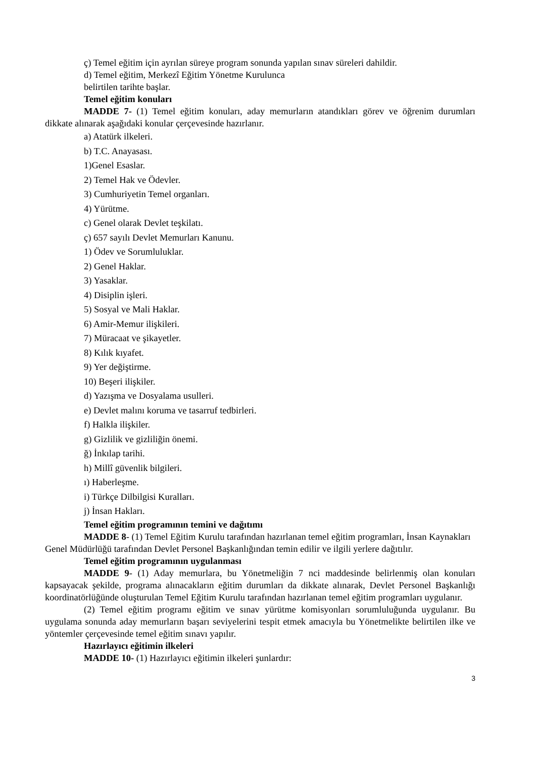ç) Temel eğitim için ayrılan süreye program sonunda yapılan sınav süreleri dahildir.
d) Temel eğitim, Merkezî Eğitim Yönetme Kurulunca
belirtilen tarihte başlar.
Temel eğitim konuları
MADDE 7- (1) Temel eğitim konuları, aday memurların atandıkları görev ve öğrenim durumları dikkate alınarak aşağıdaki konular çerçevesinde hazırlanır.
a) Atatürk ilkeleri.
b) T.C. Anayasası.
1)Genel Esaslar.
2) Temel Hak ve Ödevler.
3) Cumhuriyetin Temel organları.
4) Yürütme.
c) Genel olarak Devlet teşkilatı.
ç) 657 sayılı Devlet Memurları Kanunu.
1) Ödev ve Sorumluluklar.
2) Genel Haklar.
3) Yasaklar.
4) Disiplin işleri.
5) Sosyal ve Mali Haklar.
6) Amir-Memur ilişkileri.
7) Müracaat ve şikayetler.
8) Kılık kıyafet.
9) Yer değiştirme.
10) Beşeri ilişkiler.
d) Yazışma ve Dosyalama usulleri.
e) Devlet malını koruma ve tasarruf tedbirleri.
f) Halkla ilişkiler.
g) Gizlilik ve gizliliğin önemi.
ğ) İnkılap tarihi.
h) Millî güvenlik bilgileri.
ı) Haberleşme.
i) Türkçe Dilbilgisi Kuralları.
j) İnsan Hakları.
Temel eğitim programının temini ve dağıtımı
MADDE 8- (1) Temel Eğitim Kurulu tarafından hazırlanan temel eğitim programları, İnsan Kaynakları Genel Müdürlüğü tarafından Devlet Personel Başkanlığından temin edilir ve ilgili yerlere dağıtılır.
Temel eğitim programının uygulanması
MADDE 9- (1) Aday memurlara, bu Yönetmeliğin 7 nci maddesinde belirlenmiş olan konuları kapsayacak şekilde, programa alınacakların eğitim durumları da dikkate alınarak, Devlet Personel Başkanlığı koordinatörlüğünde oluşturulan Temel Eğitim Kurulu tarafından hazırlanan temel eğitim programları uygulanır.
(2) Temel eğitim programı eğitim ve sınav yürütme komisyonları sorumluluğunda uygulanır. Bu uygulama sonunda aday memurların başarı seviyelerini tespit etmek amacıyla bu Yönetmelikte belirtilen ilke ve yöntemler çerçevesinde temel eğitim sınavı yapılır.
Hazırlayıcı eğitimin ilkeleri
MADDE 10- (1) Hazırlayıcı eğitimin ilkeleri şunlardır:
3